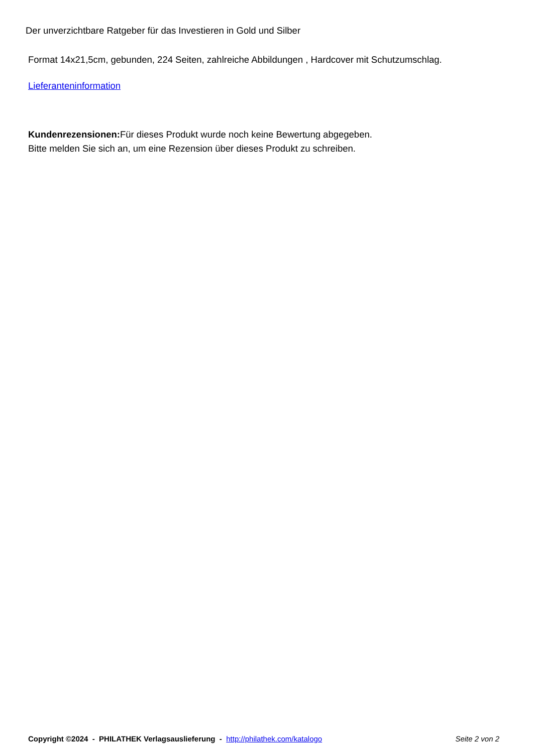Der unverzichtbare Ratgeber für das Investieren in Gold und Silber
Format 14x21,5cm, gebunden, 224 Seiten, zahlreiche Abbildungen , Hardcover mit Schutzumschlag.
Lieferanteninformation
Kundenrezensionen: Für dieses Produkt wurde noch keine Bewertung abgegeben.
Bitte melden Sie sich an, um eine Rezension über dieses Produkt zu schreiben.
Copyright ©2024 - PHILATHEK Verlagsauslieferung - http://philathek.com/katalogo Seite 2 von 2